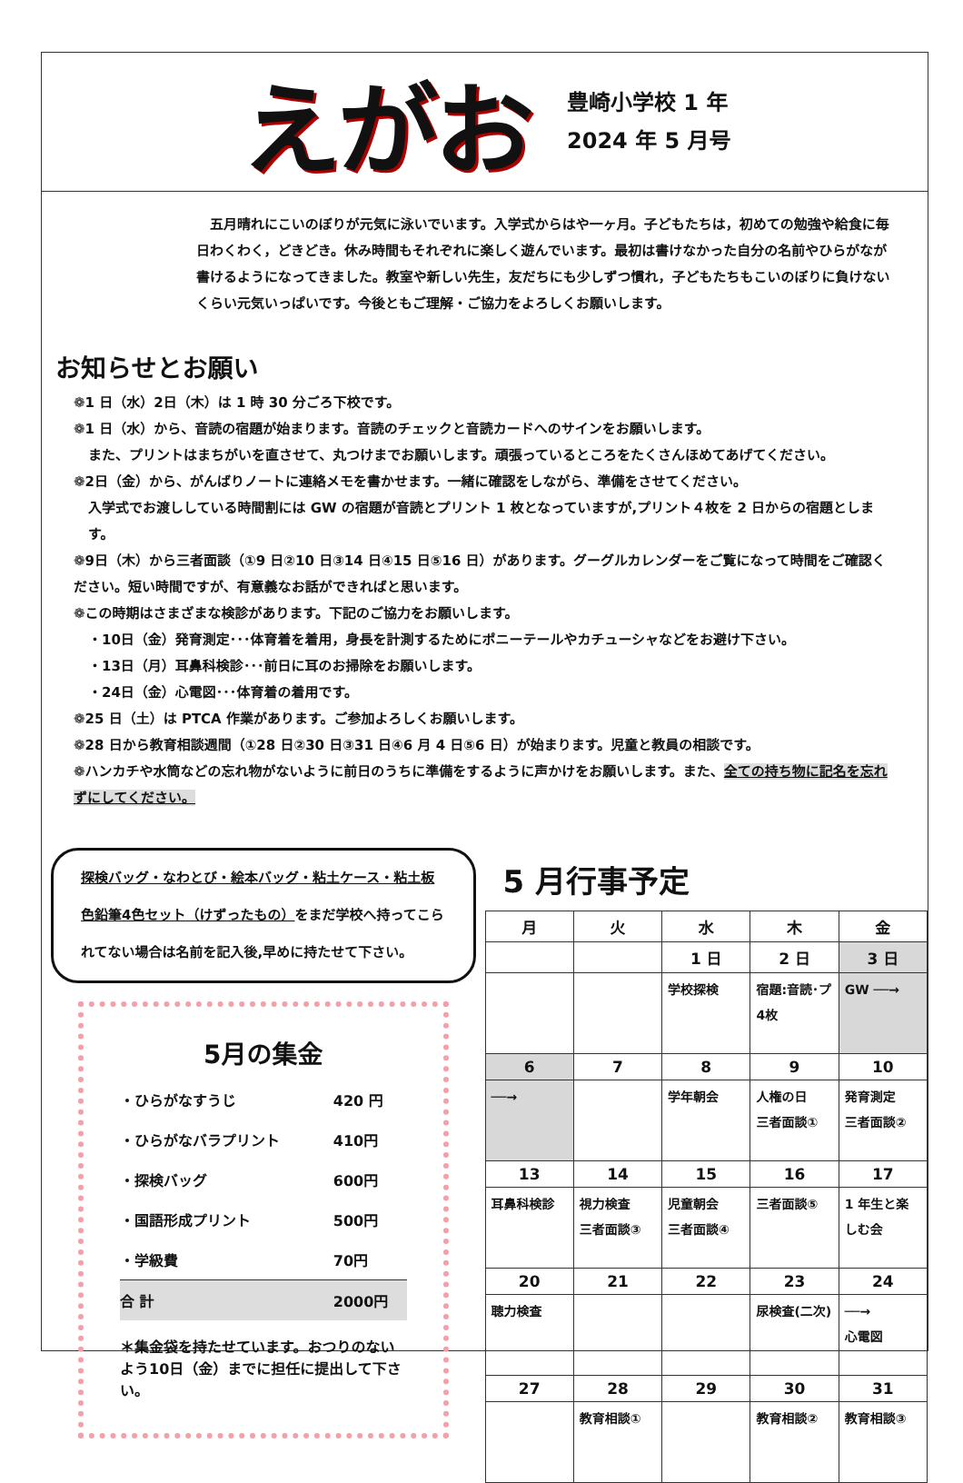えがお
豊崎小学校 1 年
2024 年 5 月号
　五月晴れにこいのぼりが元気に泳いでいます。入学式からはや一ヶ月。子どもたちは，初めての勉強や給食に毎日わくわく，どきどき。休み時間もそれぞれに楽しく遊んでいます。最初は書けなかった自分の名前やひらがなが書けるようになってきました。教室や新しい先生，友だちにも少しずつ慣れ，子どもたちもこいのぼりに負けないくらい元気いっぱいです。今後ともご理解・ご協力をよろしくお願いします。
お知らせとお願い
❁1 日（水）2日（木）は 1 時 30 分ごろ下校です。
❁1 日（水）から、音読の宿題が始まります。音読のチェックと音読カードへのサインをお願いします。
また、プリントはまちがいを直させて、丸つけまでお願いします。頑張っているところをたくさんほめてあげてください。
❁2日（金）から、がんばりノートに連絡メモを書かせます。一緒に確認をしながら、準備をさせてください。
入学式でお渡ししている時間割には GW の宿題が音読とプリント 1 枚となっていますが,プリント４枚を 2 日からの宿題とします。
❁9日（木）から三者面談（①9 日②10 日③14 日④15 日⑤16 日）があります。グーグルカレンダーをご覧になって時間をご確認ください。短い時間ですが、有意義なお話ができればと思います。
❁この時期はさまざまな検診があります。下記のご協力をお願いします。
・10日（金）発育測定･･･体育着を着用，身長を計測するためにポニーテールやカチューシャなどをお避け下さい。
・13日（月）耳鼻科検診･･･前日に耳のお掃除をお願いします。
・24日（金）心電図･･･体育着の着用です。
❁25 日（土）は PTCA 作業があります。ご参加よろしくお願いします。
❁28 日から教育相談週間（①28 日②30 日③31 日④6 月 4 日⑤6 日）が始まります。児童と教員の相談です。
❁ハンカチや水筒などの忘れ物がないように前日のうちに準備をするように声かけをお願いします。また、全ての持ち物に記名を忘れずにしてください。
探検バッグ・なわとび・絵本バッグ・粘土ケース・粘土板
色鉛筆4色セット（けずったもの）をまだ学校へ持ってこられてない場合は名前を記入後,早めに持たせて下さい。
5月の集金
| ・ひらがなすうじ | 420 円 |
| ・ひらがなバラプリント | 410円 |
| ・探検バッグ | 600円 |
| ・国語形成プリント | 500円 |
| ・学級費 | 70円 |
| 合 計 | 2000円 |
＊集金袋を持たせています。おつりのないよう10日（金）までに担任に提出して下さい。
5 月行事予定
| 月 | 火 | 水 | 木 | 金 |
| --- | --- | --- | --- | --- |
| | | 1 日 | 2 日 | 3 日 |
| | | 学校探検 | 宿題:音読･プ4枚 | GW ──→ |
| 6 | 7 | 8 | 9 | 10 |
| ──→ | | 学年朝会 | 人権の日 三者面談① | 発育測定 三者面談② |
| 13 | 14 | 15 | 16 | 17 |
| 耳鼻科検診 | 視力検査 三者面談③ | 児童朝会 三者面談④ | 三者面談⑤ | 1 年生と楽しむ会 |
| 20 | 21 | 22 | 23 | 24 |
| 聴力検査 | | | 尿検査(二次) | ──→ 心電図 |
| 27 | 28 | 29 | 30 | 31 |
| | 教育相談① | | 教育相談② | 教育相談③ |